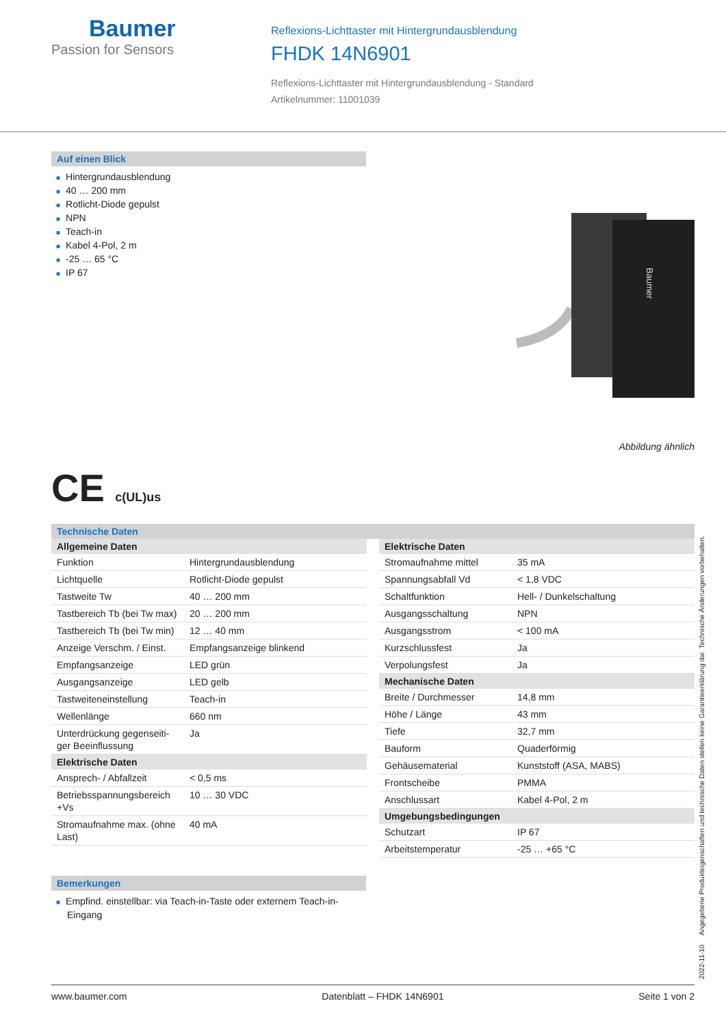Baumer
Passion for Sensors
Reflexions-Lichttaster mit Hintergrundausblendung
FHDK 14N6901
Reflexions-Lichttaster mit Hintergrundausblendung - Standard
Artikelnummer: 11001039
Auf einen Blick
■ Hintergrundausblendung
■ 40 … 200 mm
■ Rotlicht-Diode gepulst
■ NPN
■ Teach-in
■ Kabel 4-Pol, 2 m
■ -25 … 65 °C
■ IP 67
Baumer
Abbildung ähnlich
CE c(UL)us
Technische Daten
| Allgemeine Daten | |
| --- | --- |
| Funktion | Hintergrundausblendung |
| Lichtquelle | Rotlicht-Diode gepulst |
| Tastweite Tw | 40 … 200 mm |
| Tastbereich Tb (bei Tw max) | 20 … 200 mm |
| Tastbereich Tb (bei Tw min) | 12 … 40 mm |
| Anzeige Verschm. / Einst. | Empfangsanzeige blinkend |
| Empfangsanzeige | LED grün |
| Ausgangsanzeige | LED gelb |
| Tastweiteneinstellung | Teach-in |
| Wellenlänge | 660 nm |
| Unterdrückung gegenseiti-ger Beeinflussung | Ja |
| Elektrische Daten | |
| Ansprech- / Abfallzeit | < 0,5 ms |
| Betriebsspannungsbereich +Vs | 10 … 30 VDC |
| Stromaufnahme max. (ohne Last) | 40 mA |
| Elektrische Daten | |
| --- | --- |
| Stromaufnahme mittel | 35 mA |
| Spannungsabfall Vd | < 1,8 VDC |
| Schaltfunktion | Hell- / Dunkelschaltung |
| Ausgangsschaltung | NPN |
| Ausgangsstrom | < 100 mA |
| Kurzschlussfest | Ja |
| Verpolungsfest | Ja |
| Mechanische Daten | |
| Breite / Durchmesser | 14,8 mm |
| Höhe / Länge | 43 mm |
| Tiefe | 32,7 mm |
| Bauform | Quaderförmig |
| Gehäusematerial | Kunststoff (ASA, MABS) |
| Frontscheibe | PMMA |
| Anschlussart | Kabel 4-Pol, 2 m |
| Umgebungsbedingungen | |
| Schutzart | IP 67 |
| Arbeitstemperatur | -25 … +65 °C |
Bemerkungen
■ Empfind. einstellbar: via Teach-in-Taste oder externem Teach-in-Eingang
2022-11-10 Angegebene Produkteigenschaften und technische Daten stellen keine Garantieerklärung dar. Technische Änderungen vorbehalten.
www.baumer.com Datenblatt – FHDK 14N6901 Seite 1 von 2